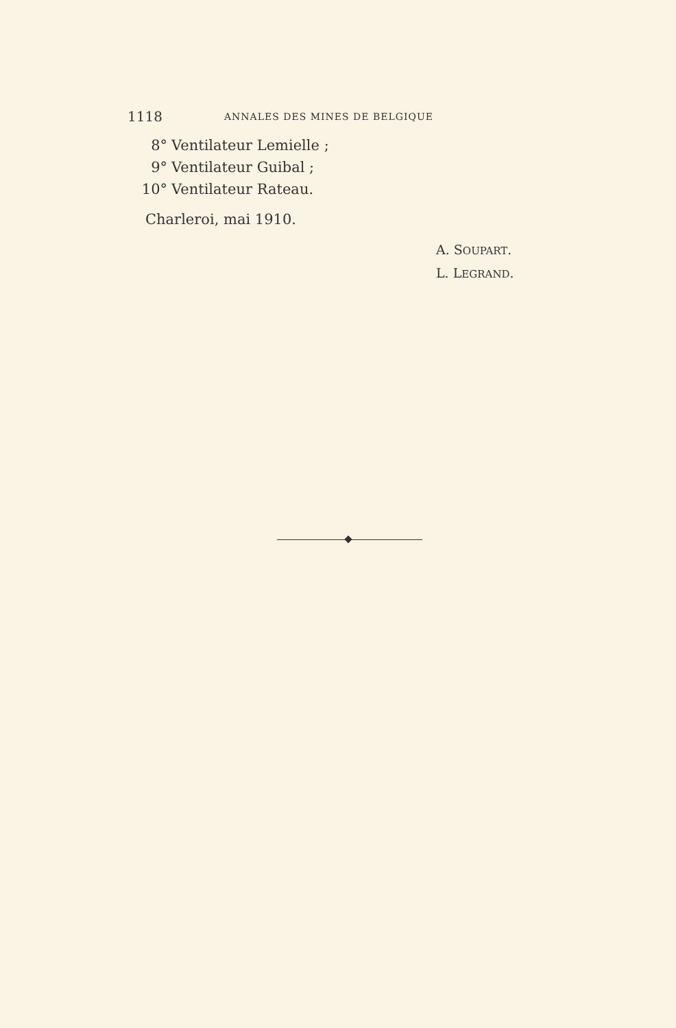1118 ANNALES DES MINES DE BELGIQUE
8° Ventilateur Lemielle ;
9° Ventilateur Guibal ;
10° Ventilateur Rateau.
Charleroi, mai 1910.
A. SOUPART.
L. LEGRAND.